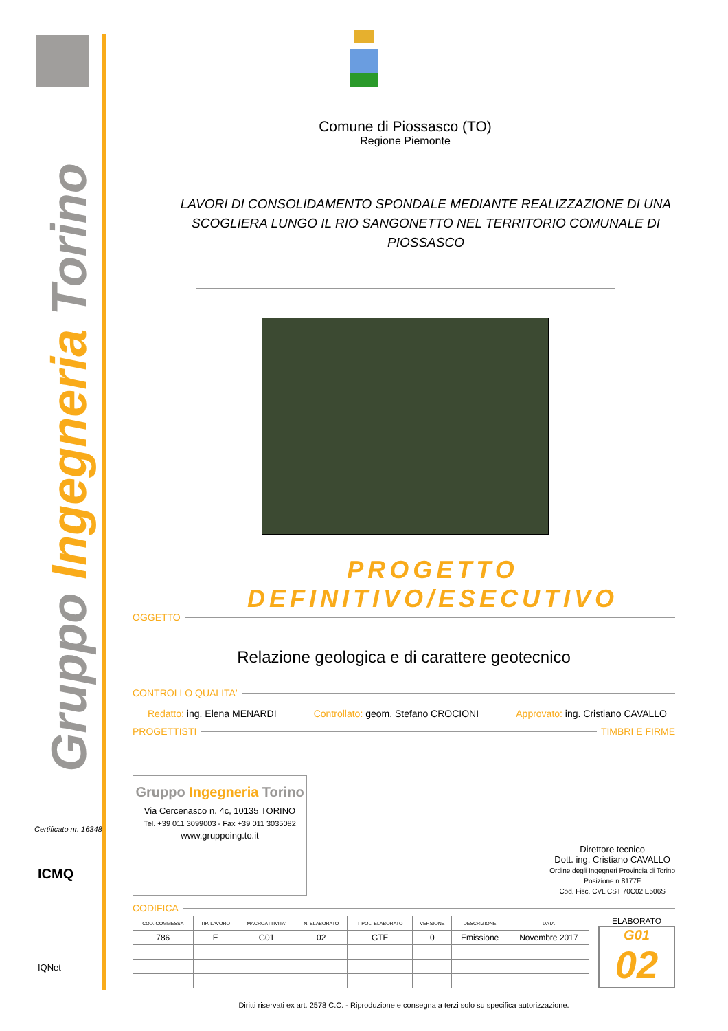Certificato nr. 16348
ICMQ
IQNet
Gruppo Ingegneria Torino
Comune di Piossasco (TO)
Regione Piemonte
LAVORI DI CONSOLIDAMENTO SPONDALE MEDIANTE REALIZZAZIONE DI UNA SCOGLIERA LUNGO IL RIO SANGONETTO NEL TERRITORIO COMUNALE DI PIOSSASCO
PROGETTO DEFINITIVO/ESECUTIVO
OGGETTO
Relazione geologica e di carattere geotecnico
CONTROLLO QUALITA'
Redatto: ing. Elena MENARDI Controllato: geom. Stefano CROCIONI Approvato: ing. Cristiano CAVALLO
PROGETTISTI
TIMBRI E FIRME
Gruppo Ingegneria Torino
Via Cercenasco n. 4c, 10135 TORINO
Tel. +39 011 3099003 - Fax +39 011 3035082
www.gruppoing.to.it
Direttore tecnico
Dott. ing. Cristiano CAVALLO
Ordine degli Ingegneri Provincia di Torino
Posizione n.8177F
Cod. Fisc. CVL CST 70C02 E506S
CODIFICA
| COD. COMMESSA | TIP. LAVORO | MACROATTIVITA' | N. ELABORATO | TIPOL. ELABORATO | VERSIONE | DESCRIZIONE | DATA |
| --- | --- | --- | --- | --- | --- | --- | --- |
| 786 | E | G01 | 02 | GTE | 0 | Emissione | Novembre 2017 |
ELABORATO
G01
02
Diritti riservati ex art. 2578 C.C. - Riproduzione e consegna a terzi solo su specifica autorizzazione.